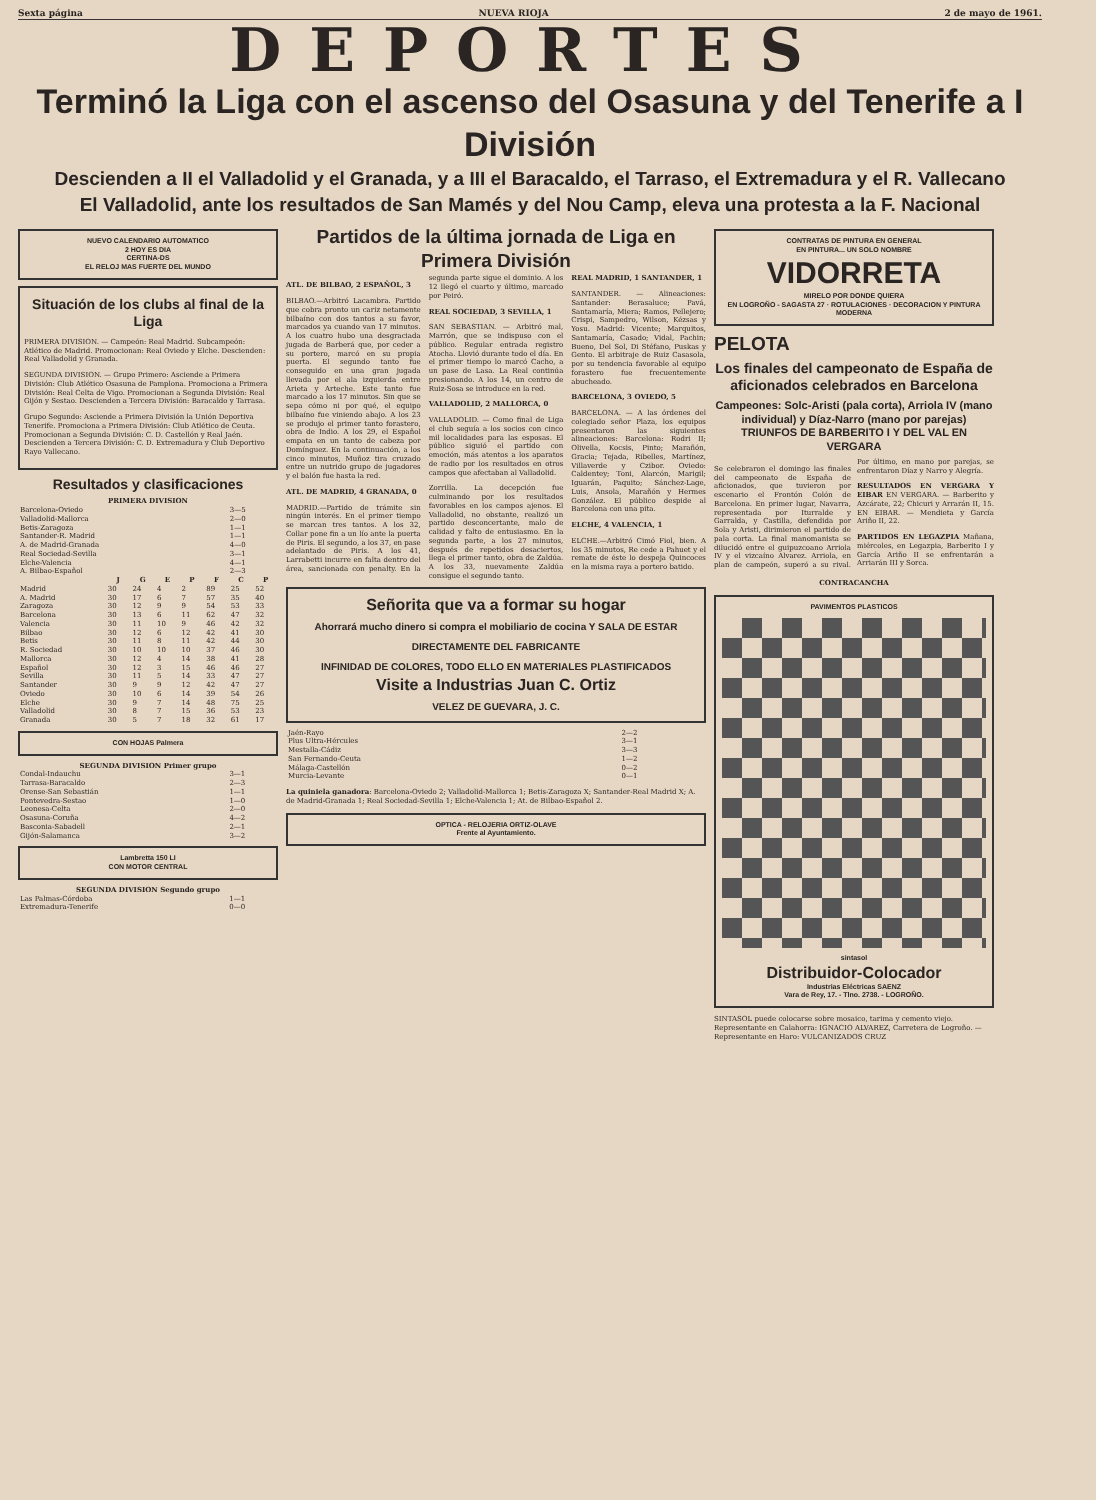Sexta página NUEVA RIOJA 2 de mayo de 1961.
DEPORTES
Terminó la Liga con el ascenso del Osasuna y del Tenerife a I División
Descienden a II el Valladolid y el Granada, y a III el Baracaldo, el Tarraso, el Extremadura y el R. Vallecano
El Valladolid, ante los resultados de San Mamés y del Nou Camp, eleva una protesta a la F. Nacional
NUEVO CALENDARIO AUTOMATICO
2 HOY ES DIA
CERTINA-DS
EL RELOJ MAS FUERTE DEL MUNDO
Situación de los clubs al final de la Liga
PRIMERA DIVISION. — Campeón: Real Madrid. Subcampeón: Atlético de Madrid. Promocionan: Real Oviedo y Elche. Descienden: Real Valladolid y Granada.
SEGUNDA DIVISION. — Grupo Primero: Asciende a Primera División: Club Atlético Osasuna de Pamplona. Promociona a Primera División: Real Celta de Vigo. Promocionan a Segunda División: Real Gijón y Sestao. Descienden a Tercera División: Baracaldo y Tarrasa.
Grupo Segundo: Asciende a Primera División la Unión Deportiva Tenerife. Promociona a Primera División: Club Atlético de Ceuta. Promocionan a Segunda División: C. D. Castellón y Real Jaén. Descienden a Tercera División: C. D. Extremadura y Club Deportivo Rayo Vallecano.
Resultados y clasificaciones
| PRIMERA DIVISION | |
| --- | --- |
| Barcelona-Oviedo | 3—5 |
| Valladolid-Mallorca | 2—0 |
| Betis-Zaragoza | 1—1 |
| Santander-R. Madrid | 1—1 |
| A. de Madrid-Granada | 4—0 |
| Real Sociedad-Sevilla | 3—1 |
| Elche-Valencia | 4—1 |
| A. Bilbao-Español | 2—3 |
| | J | G | E | P | F | C | P |
| --- | --- | --- | --- | --- | --- | --- | --- |
| Madrid | 30 | 24 | 4 | 2 | 89 | 25 | 52 |
| A. Madrid | 30 | 17 | 6 | 7 | 57 | 35 | 40 |
| Zaragoza | 30 | 12 | 9 | 9 | 54 | 53 | 33 |
| Barcelona | 30 | 13 | 6 | 11 | 62 | 47 | 32 |
| Valencia | 30 | 11 | 10 | 9 | 46 | 42 | 32 |
| Bilbao | 30 | 12 | 6 | 12 | 42 | 41 | 30 |
| Betis | 30 | 11 | 8 | 11 | 42 | 44 | 30 |
| R. Sociedad | 30 | 10 | 10 | 10 | 37 | 46 | 30 |
| Mallorca | 30 | 12 | 4 | 14 | 38 | 41 | 28 |
| Español | 30 | 12 | 3 | 15 | 46 | 46 | 27 |
| Sevilla | 30 | 11 | 5 | 14 | 33 | 47 | 27 |
| Santander | 30 | 9 | 9 | 12 | 42 | 47 | 27 |
| Oviedo | 30 | 10 | 6 | 14 | 39 | 54 | 26 |
| Elche | 30 | 9 | 7 | 14 | 48 | 75 | 25 |
| Valladolid | 30 | 8 | 7 | 15 | 36 | 53 | 23 |
| Granada | 30 | 5 | 7 | 18 | 32 | 61 | 17 |
CON HOJAS Palmera
| SEGUNDA DIVISION Primer grupo | |
| --- | --- |
| Condal-Indauchu | 3—1 |
| Tarrasa-Baracaldo | 2—3 |
| Orense-San Sebastián | 1—1 |
| Pontevedra-Sestao | 1—0 |
| Leonesa-Celta | 2—0 |
| Osasuna-Coruña | 4—2 |
| Basconia-Sabadell | 2—1 |
| Gijón-Salamanca | 3—2 |
Lambretta 150 LI
CON MOTOR CENTRAL
| SEGUNDA DIVISION Segundo grupo | |
| --- | --- |
| Las Palmas-Córdoba | 1—1 |
| Extremadura-Tenerife | 0—0 |
Partidos de la última jornada de Liga en Primera División
ATL. DE BILBAO, 2 ESPAÑOL, 3
BILBAO.—Arbitró Lacambra. Partido que cobra pronto un cariz netamente bilbaíno con dos tantos a su favor, marcados ya cuando van 17 minutos. A los cuatro hubo una desgraciada jugada de Barberá que, por ceder a su portero, marcó en su propia puerta. El segundo tanto fue conseguido en una gran jugada llevada por el ala izquierda entre Arieta y Arteche. Este tanto fue marcado a los 17 minutos. Sin que se sepa cómo ni por qué, el equipo bilbaíno fue viniendo abajo. A los 23 se produjo el primer tanto forastero, obra de Indio. A los 29, el Español empata en un tanto de cabeza por Domínguez. En la continuación, a los cinco minutos, Muñoz tira cruzado entre un nutrido grupo de jugadores y el balón fue hasta la red.
ATL. DE MADRID, 4 GRANADA, 0
MADRID.—Partido de trámite sin ningún interés. En el primer tiempo se marcan tres tantos. A los 32, Collar pone fin a un lío ante la puerta de Piris. El segundo, a los 37, en pase adelantado de Piris. A los 41, Larrabetti incurre en falta dentro del área, sancionada con penalty. En la segunda parte sigue el dominio. A los 12 llegó el cuarto y último, marcado por Peiró.
REAL SOCIEDAD, 3 SEVILLA, 1
SAN SEBASTIAN. — Arbitró mal, Marrón, que se indispuso con el público. Regular entrada registro Atocha. Llovió durante todo el día. En el primer tiempo lo marcó Cacho, a un pase de Lasa. La Real continúa presionando. A los 14, un centro de Ruiz-Sosa se introduce en la red.
VALLADOLID, 2 MALLORCA, 0
VALLADOLID. — Como final de Liga el club seguía a los socios con cinco mil localidades para las esposas. El público siguió el partido con emoción, más atentos a los aparatos de radio por los resultados en otros campos que afectaban al Valladolid.
Zorrilla. La decepción fue culminando por los resultados favorables en los campos ajenos. El Valladolid, no obstante, realizó un partido desconcertante, malo de calidad y falto de entusiasmo. En la segunda parte, a los 27 minutos, después de repetidos desaciertos, llega el primer tanto, obra de Zaldúa. A los 33, nuevamente Zaldúa consigue el segundo tanto.
REAL MADRID, 1 SANTANDER, 1
SANTANDER. — Alineaciones: Santander: Berasaluce; Pavá, Santamaría, Miera; Ramos, Pellejero; Crispi, Sampedro, Wilson, Kézsas y Yosu. Madrid: Vicente; Marquitos, Santamaría, Casado; Vidal, Pachin; Bueno, Del Sol, Di Stéfano, Puskas y Gento. El arbitraje de Ruiz Casasola, por su tendencia favorable al equipo forastero fue frecuentemente abucheado.
BARCELONA, 3 OVIEDO, 5
BARCELONA. — A las órdenes del colegiado señor Plaza, los equipos presentaron las siguientes alineaciones: Barcelona: Rodri II; Olivella, Kocsis, Pinto; Marañón, Gracia; Tejada, Ribelles, Martínez, Villaverde y Czibor. Oviedo: Caldentey; Toni, Alarcón, Marigil; Iguarán, Paquito; Sánchez-Lage, Luis, Ansola, Marañón y Hermes González. El público despide al Barcelona con una pita.
ELCHE, 4 VALENCIA, 1
ELCHE.—Arbitró Cimó Fiol, bien. A los 35 minutos, Re cede a Pahuet y el remate de éste lo despeja Quincoces en la misma raya a portero batido.
Señorita que va a formar su hogar
Ahorrará mucho dinero si compra el mobiliario de cocina Y SALA DE ESTAR DIRECTAMENTE DEL FABRICANTE
INFINIDAD DE COLORES, TODO ELLO EN MATERIALES PLASTIFICADOS
Visite a Industrias Juan C. Ortiz
VELEZ DE GUEVARA, J. C.
| Jaén-Rayo | 2—2 |
| Plus Ultra-Hércules | 3—1 |
| Mestalla-Cádiz | 3—3 |
| San Fernando-Ceuta | 1—2 |
| Málaga-Castellón | 0—2 |
| Murcia-Levante | 0—1 |
La quiniela ganadora: Barcelona-Oviedo 2; Valladolid-Mallorca 1; Betis-Zaragoza X; Santander-Real Madrid X; A. de Madrid-Granada 1; Real Sociedad-Sevilla 1; Elche-Valencia 1; At. de Bilbao-Español 2.
OPTICA - RELOJERIA ORTIZ-OLAVE
Frente al Ayuntamiento.
CONTRATAS DE PINTURA EN GENERAL
EN PINTURA... UN SOLO NOMBRE
VIDORRETA
MIRELO POR DONDE QUIERA
EN LOGROÑO - SAGASTA 27 · ROTULACIONES · DECORACION Y PINTURA MODERNA
PELOTA
Los finales del campeonato de España de aficionados celebrados en Barcelona
Campeones: Solc-Aristi (pala corta), Arriola IV (mano individual) y Díaz-Narro (mano por parejas) TRIUNFOS DE BARBERITO I Y DEL VAL EN VERGARA
Se celebraron el domingo las finales del campeonato de España de aficionados, que tuvieron por escenario el Frontón Colón de Barcelona. En primer lugar, Navarra, representada por Iturralde y Garralda, y Castilla, defendida por Sola y Aristi, dirimieron el partido de pala corta. La final manomanista se dilucidó entre el guipuzcoano Arriola IV y el vizcaíno Alvarez. Arriola, en plan de campeón, superó a su rival. Por último, en mano por parejas, se enfrentaron Díaz y Narro y Alegría.
RESULTADOS EN VERGARA Y EIBAR EN VERGARA. — Barberito y Azcárate, 22; Chicuri y Arrarán II, 15. EN EIBAR. — Mendieta y García Ariño II, 22.
PARTIDOS EN LEGAZPIA Mañana, miércoles, en Legazpia, Barberito I y García Ariño II se enfrentarán a Arriarán III y Sorca.
CONTRACANCHA
PAVIMENTOS PLASTICOS
sintasol
Distribuidor-Colocador
Industrias Eléctricas SAENZ
Vara de Rey, 17. - Tlno. 2738. - LOGROÑO.
SINTASOL puede colocarse sobre mosaico, tarima y cemento viejo. Representante en Calahorra: IGNACIO ALVAREZ, Carretera de Logroño. — Representante en Haro: VULCANIZADOS CRUZ